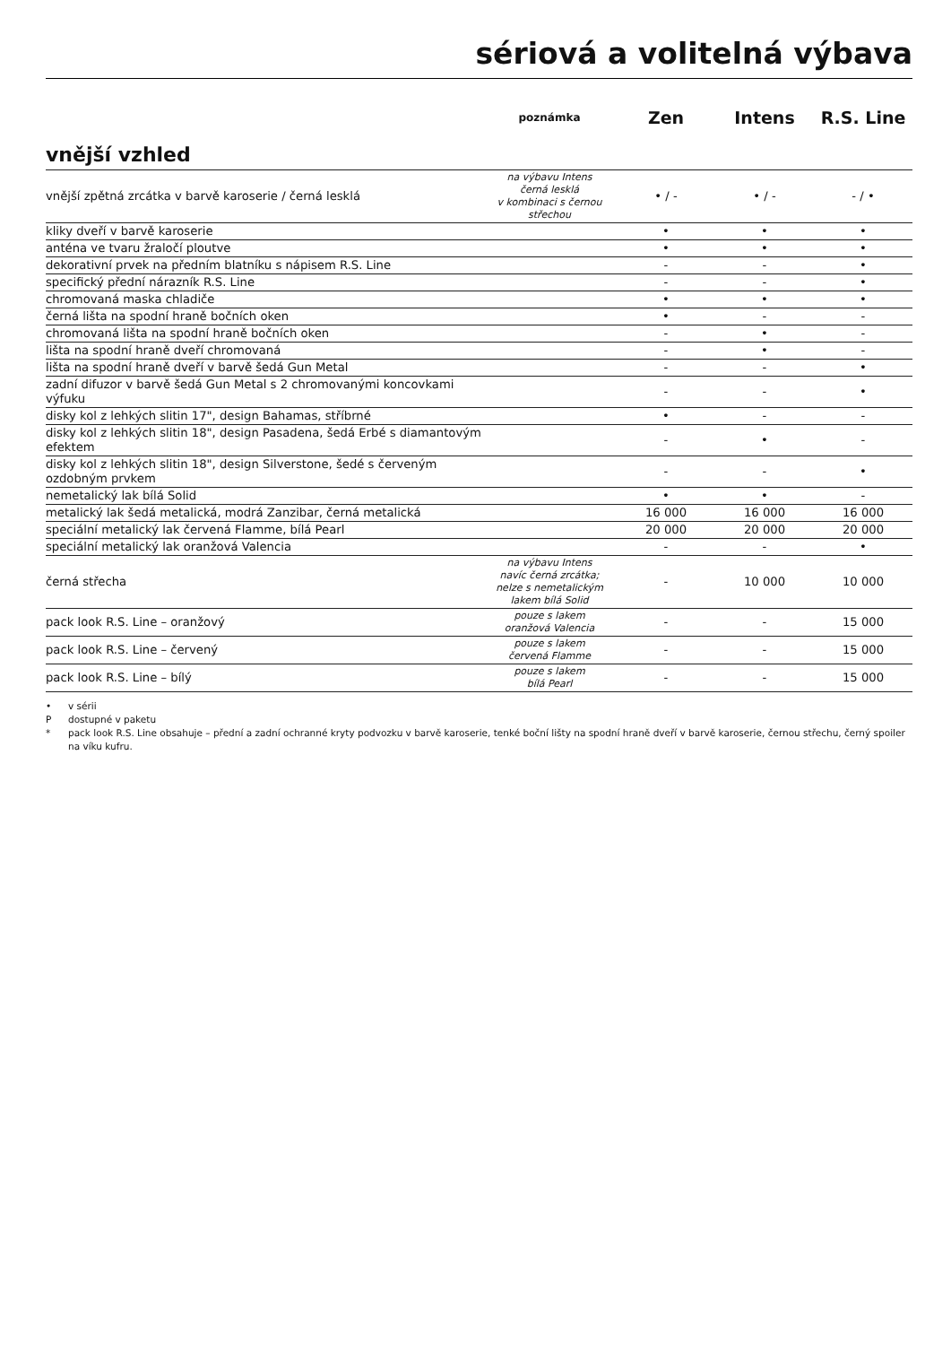sériová a volitelná výbava
| | poznámka | Zen | Intens | R.S. Line |
| --- | --- | --- | --- | --- |
| vnější vzhled | | | | |
| vnější zpětná zrcátka v barvě karoserie / černá lesklá | na výbavu Intens černá lesklá v kombinaci s černou střechou | • / - | • / - | - / • |
| kliky dveří v barvě karoserie | | • | • | • |
| anténa ve tvaru žraločí ploutve | | • | • | • |
| dekorativní prvek na předním blatníku s nápisem R.S. Line | | - | - | • |
| specifický přední nárazník R.S. Line | | - | - | • |
| chromovaná maska chladiče | | • | • | • |
| černá lišta na spodní hraně bočních oken | | • | - | - |
| chromovaná lišta na spodní hraně bočních oken | | - | • | - |
| lišta na spodní hraně dveří chromovaná | | - | • | - |
| lišta na spodní hraně dveří v barvě šedá Gun Metal | | - | - | • |
| zadní difuzor v barvě šedá Gun Metal s 2 chromovanými koncovkami výfuku | | - | - | • |
| disky kol z lehkých slitin 17", design Bahamas, stříbrné | | • | - | - |
| disky kol z lehkých slitin 18", design Pasadena, šedá Erbé s diamantovým efektem | | - | • | - |
| disky kol z lehkých slitin 18", design Silverstone, šedé s červeným ozdobným prvkem | | - | - | • |
| nemetalický lak bílá Solid | | • | • | - |
| metalický lak šedá metalická, modrá Zanzibar, černá metalická | | 16 000 | 16 000 | 16 000 |
| speciální metalický lak červená Flamme, bílá Pearl | | 20 000 | 20 000 | 20 000 |
| speciální metalický lak oranžová Valencia | | - | - | • |
| černá střecha | na výbavu Intens navíc černá zrcátka; nelze s nemetalickým lakem bílá Solid | - | 10 000 | 10 000 |
| pack look R.S. Line – oranžový | pouze s lakem oranžová Valencia | - | - | 15 000 |
| pack look R.S. Line – červený | pouze s lakem červená Flamme | - | - | 15 000 |
| pack look R.S. Line – bílý | pouze s lakem bílá Pearl | - | - | 15 000 |
• v sérii
P dostupné v paketu
* pack look R.S. Line obsahuje – přední a zadní ochranné kryty podvozku v barvě karoserie, tenké boční lišty na spodní hraně dveří v barvě karoserie, černou střechu, černý spoiler na víku kufru.